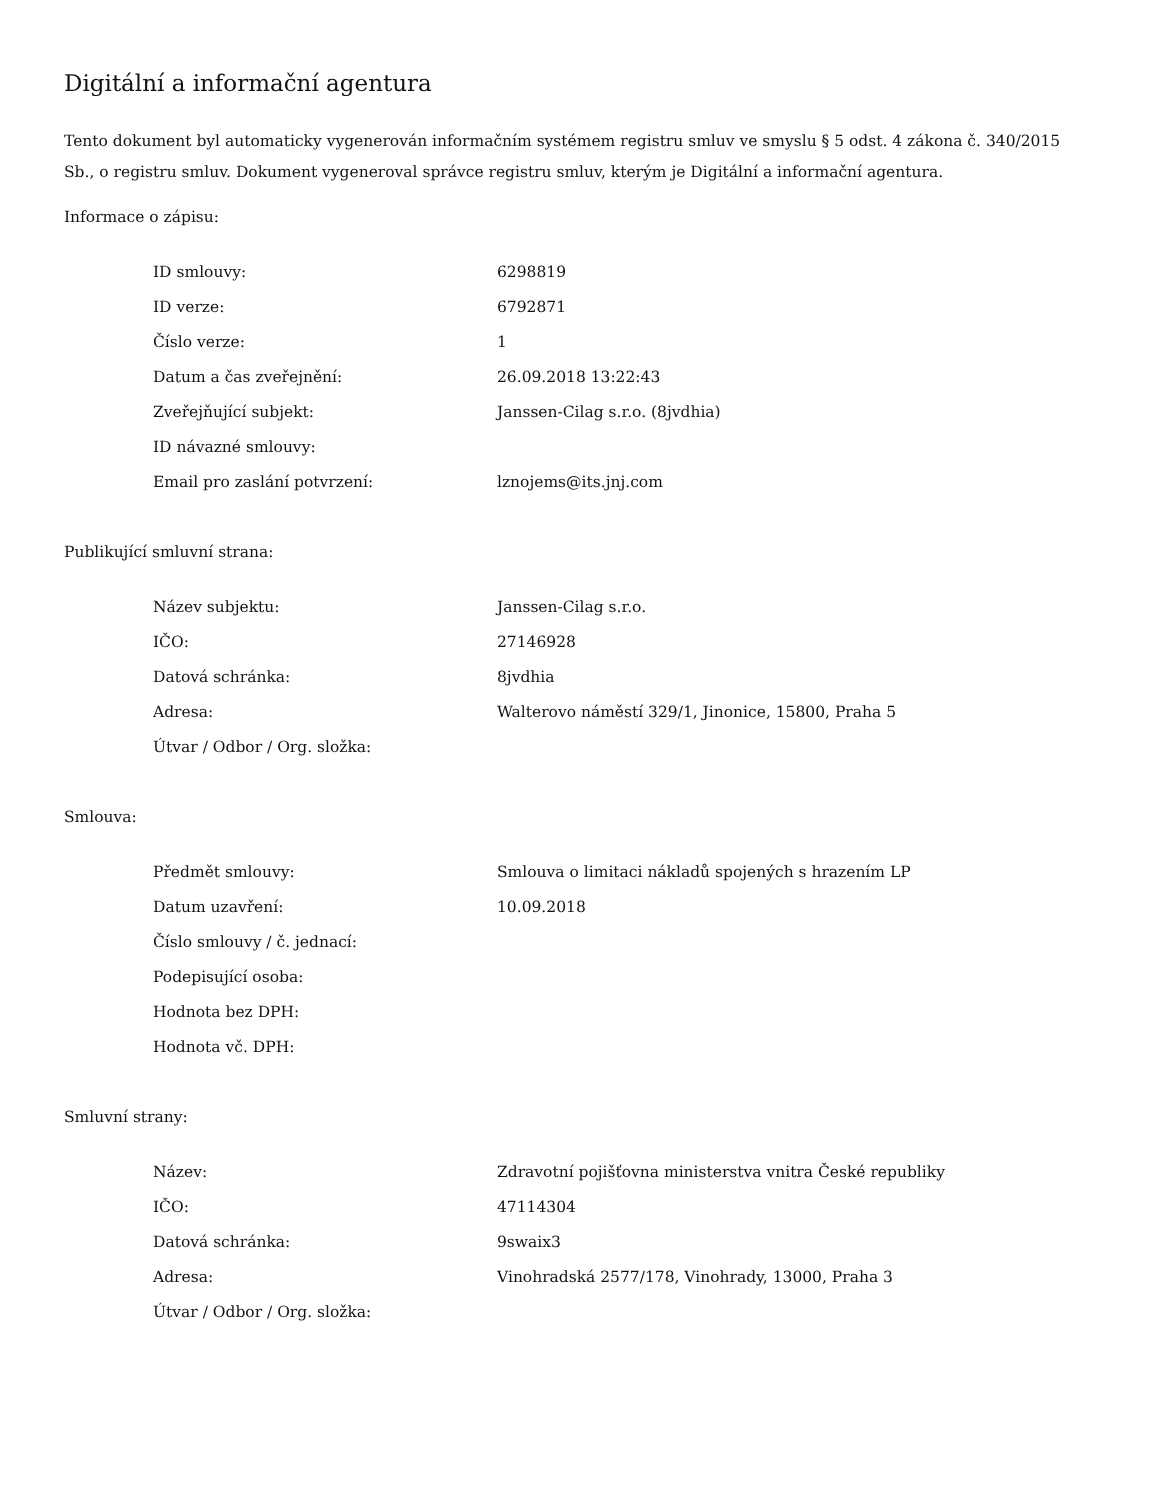Digitální a informační agentura
Tento dokument byl automaticky vygenerován informačním systémem registru smluv ve smyslu § 5 odst. 4 zákona č. 340/2015 Sb., o registru smluv. Dokument vygeneroval správce registru smluv, kterým je Digitální a informační agentura.
Informace o zápisu:
| ID smlouvy: | 6298819 |
| ID verze: | 6792871 |
| Číslo verze: | 1 |
| Datum a čas zveřejnění: | 26.09.2018 13:22:43 |
| Zveřejňující subjekt: | Janssen-Cilag s.r.o. (8jvdhia) |
| ID návazné smlouvy: | |
| Email pro zaslání potvrzení: | lznojems@its.jnj.com |
Publikující smluvní strana:
| Název subjektu: | Janssen-Cilag s.r.o. |
| IČO: | 27146928 |
| Datová schránka: | 8jvdhia |
| Adresa: | Walterovo náměstí 329/1, Jinonice, 15800, Praha 5 |
| Útvar / Odbor / Org. složka: | |
Smlouva:
| Předmět smlouvy: | Smlouva o limitaci nákladů spojených s hrazením LP |
| Datum uzavření: | 10.09.2018 |
| Číslo smlouvy / č. jednací: | |
| Podepisující osoba: | |
| Hodnota bez DPH: | |
| Hodnota vč. DPH: | |
Smluvní strany:
| Název: | Zdravotní pojišťovna ministerstva vnitra České republiky |
| IČO: | 47114304 |
| Datová schránka: | 9swaix3 |
| Adresa: | Vinohradská 2577/178, Vinohrady, 13000, Praha 3 |
| Útvar / Odbor / Org. složka: | |